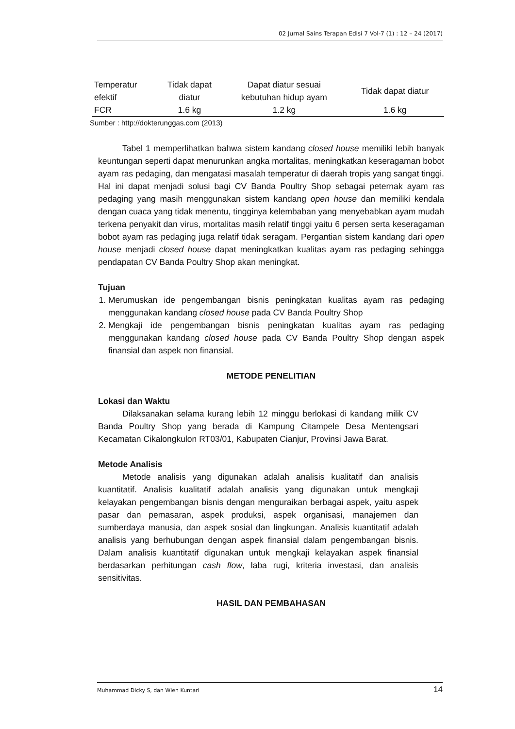02 Jurnal Sains Terapan Edisi 7 Vol-7 (1) : 12 – 24 (2017)
| Temperatur efektif | Tidak dapat diatur | Dapat diatur sesuai kebutuhan hidup ayam | Tidak dapat diatur |
| FCR | 1.6 kg | 1.2 kg | 1.6 kg |
Sumber : http://dokterunggas.com (2013)
Tabel 1 memperlihatkan bahwa sistem kandang closed house memiliki lebih banyak keuntungan seperti dapat menurunkan angka mortalitas, meningkatkan keseragaman bobot ayam ras pedaging, dan mengatasi masalah temperatur di daerah tropis yang sangat tinggi. Hal ini dapat menjadi solusi bagi CV Banda Poultry Shop sebagai peternak ayam ras pedaging yang masih menggunakan sistem kandang open house dan memiliki kendala dengan cuaca yang tidak menentu, tingginya kelembaban yang menyebabkan ayam mudah terkena penyakit dan virus, mortalitas masih relatif tinggi yaitu 6 persen serta keseragaman bobot ayam ras pedaging juga relatif tidak seragam. Pergantian sistem kandang dari open house menjadi closed house dapat meningkatkan kualitas ayam ras pedaging sehingga pendapatan CV Banda Poultry Shop akan meningkat.
Tujuan
1. Merumuskan ide pengembangan bisnis peningkatan kualitas ayam ras pedaging menggunakan kandang closed house pada CV Banda Poultry Shop
2. Mengkaji ide pengembangan bisnis peningkatan kualitas ayam ras pedaging menggunakan kandang closed house pada CV Banda Poultry Shop dengan aspek finansial dan aspek non finansial.
METODE PENELITIAN
Lokasi dan Waktu
Dilaksanakan selama kurang lebih 12 minggu berlokasi di kandang milik CV Banda Poultry Shop yang berada di Kampung Citampele Desa Mentengsari Kecamatan Cikalongkulon RT03/01, Kabupaten Cianjur, Provinsi Jawa Barat.
Metode Analisis
Metode analisis yang digunakan adalah analisis kualitatif dan analisis kuantitatif. Analisis kualitatif adalah analisis yang digunakan untuk mengkaji kelayakan pengembangan bisnis dengan menguraikan berbagai aspek, yaitu aspek pasar dan pemasaran, aspek produksi, aspek organisasi, manajemen dan sumberdaya manusia, dan aspek sosial dan lingkungan. Analisis kuantitatif adalah analisis yang berhubungan dengan aspek finansial dalam pengembangan bisnis. Dalam analisis kuantitatif digunakan untuk mengkaji kelayakan aspek finansial berdasarkan perhitungan cash flow, laba rugi, kriteria investasi, dan analisis sensitivitas.
HASIL DAN PEMBAHASAN
Muhammad Dicky S, dan Wien Kuntari 14